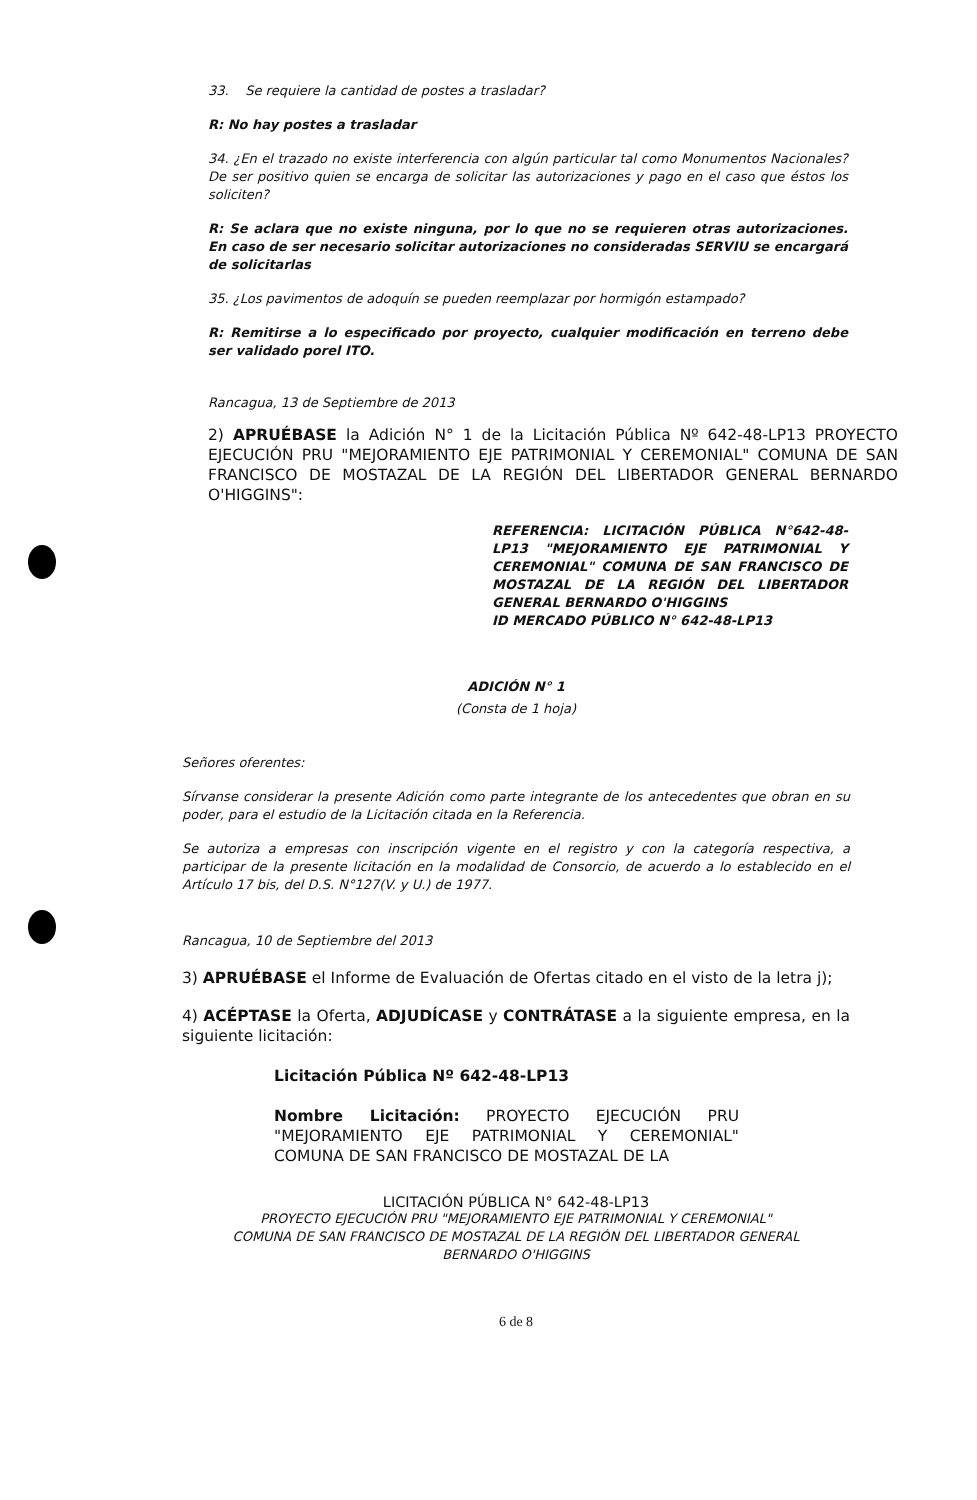33. Se requiere la cantidad de postes a trasladar?
R: No hay postes a trasladar
34. ¿En el trazado no existe interferencia con algún particular tal como Monumentos Nacionales? De ser positivo quien se encarga de solicitar las autorizaciones y pago en el caso que éstos los soliciten?
R: Se aclara que no existe ninguna, por lo que no se requieren otras autorizaciones. En caso de ser necesario solicitar autorizaciones no consideradas SERVIU se encargará de solicitarlas
35. ¿Los pavimentos de adoquín se pueden reemplazar por hormigón estampado?
R: Remitirse a lo especificado por proyecto, cualquier modificación en terreno debe ser validado porel ITO.
Rancagua, 13 de Septiembre de 2013
2) APRUÉBASE la Adición N° 1 de la Licitación Pública Nº 642-48-LP13 PROYECTO EJECUCIÓN PRU "MEJORAMIENTO EJE PATRIMONIAL Y CEREMONIAL" COMUNA DE SAN FRANCISCO DE MOSTAZAL DE LA REGIÓN DEL LIBERTADOR GENERAL BERNARDO O'HIGGINS":
REFERENCIA: LICITACIÓN PÚBLICA N°642-48-LP13 "MEJORAMIENTO EJE PATRIMONIAL Y CEREMONIAL" COMUNA DE SAN FRANCISCO DE MOSTAZAL DE LA REGIÓN DEL LIBERTADOR GENERAL BERNARDO O'HIGGINS
ID MERCADO PÚBLICO N° 642-48-LP13
ADICIÓN N° 1
(Consta de 1 hoja)
Señores oferentes:
Sírvanse considerar la presente Adición como parte integrante de los antecedentes que obran en su poder, para el estudio de la Licitación citada en la Referencia.
Se autoriza a empresas con inscripción vigente en el registro y con la categoría respectiva, a participar de la presente licitación en la modalidad de Consorcio, de acuerdo a lo establecido en el Artículo 17 bis, del D.S. N°127(V. y U.) de 1977.
Rancagua, 10 de Septiembre del 2013
3) APRUÉBASE el Informe de Evaluación de Ofertas citado en el visto de la letra j);
4) ACÉPTASE la Oferta, ADJUDÍCASE y CONTRÁTASE a la siguiente empresa, en la siguiente licitación:
Licitación Pública Nº 642-48-LP13
Nombre Licitación: PROYECTO EJECUCIÓN PRU "MEJORAMIENTO EJE PATRIMONIAL Y CEREMONIAL" COMUNA DE SAN FRANCISCO DE MOSTAZAL DE LA
LICITACIÓN PÚBLICA N° 642-48-LP13
PROYECTO EJECUCIÓN PRU "MEJORAMIENTO EJE PATRIMONIAL Y CEREMONIAL"
COMUNA DE SAN FRANCISCO DE MOSTAZAL DE LA REGIÓN DEL LIBERTADOR GENERAL
BERNARDO O'HIGGINS
6 de 8